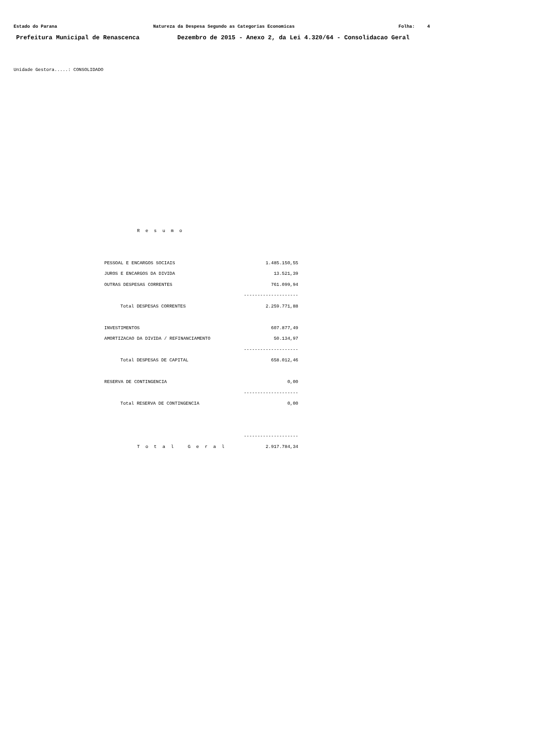Estado do Parana Natureza da Despesa Segundo as Categorias Economicas Folha: 4
Prefeitura Municipal de Renascenca Dezembro de 2015 - Anexo 2, da Lei 4.320/64 - Consolidacao Geral
Unidade Gestora.....: CONSOLIDADO
R e s u m o
| PESSOAL E ENCARGOS SOCIAIS | 1.485.150,55 |
| JUROS E ENCARGOS DA DIVIDA | 13.521,39 |
| OUTRAS DESPESAS CORRENTES | 761.099,94 |
| | -------------------- |
| Total DESPESAS CORRENTES | 2.259.771,88 |
| INVESTIMENTOS | 607.877,49 |
| AMORTIZACAO DA DIVIDA / REFINANCIAMENTO | 50.134,97 |
| | -------------------- |
| Total DESPESAS DE CAPITAL | 658.012,46 |
| RESERVA DE CONTINGENCIA | 0,00 |
| | -------------------- |
| Total RESERVA DE CONTINGENCIA | 0,00 |
| | -------------------- |
| T o t a l G e r a l | 2.917.784,34 |